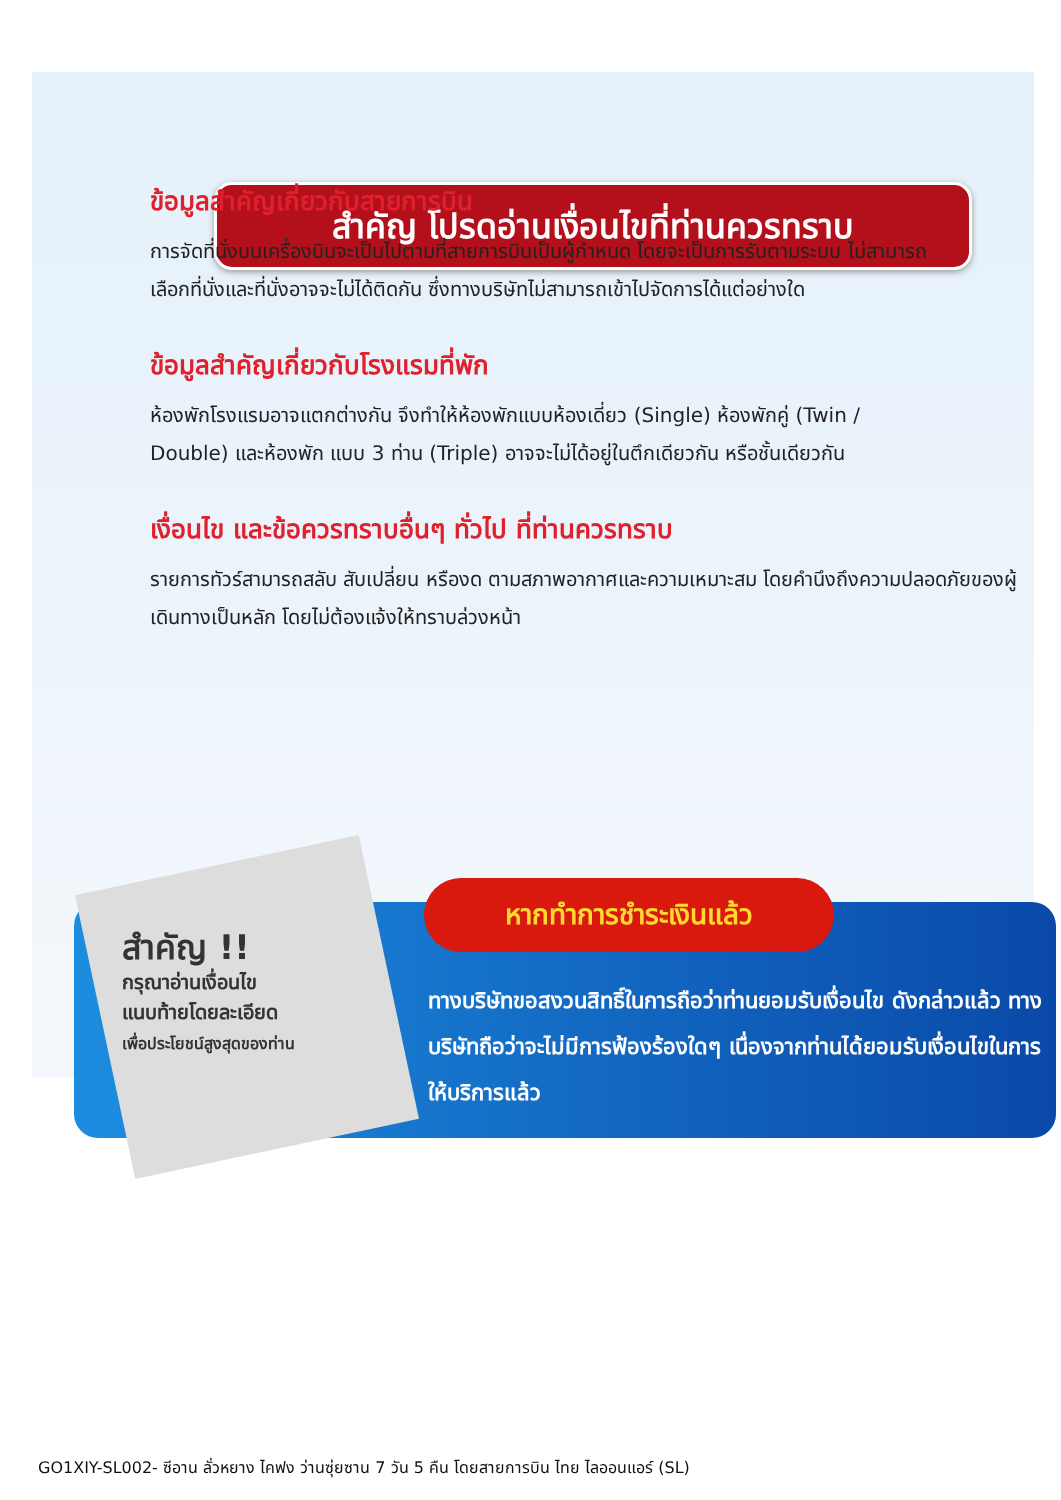สำคัญ โปรดอ่านเงื่อนไขที่ท่านควรทราบ
ข้อมูลสำคัญเกี่ยวกับสายการบิน
การจัดที่นั่งบนเครื่องบินจะเป็นไปตามที่สายการบินเป็นผู้กำหนด โดยจะเป็นการรันตามระบบ ไม่สามารถเลือกที่นั่งและที่นั่งอาจจะไม่ได้ติดกัน ซึ่งทางบริษัทไม่สามารถเข้าไปจัดการได้แต่อย่างใด
ข้อมูลสำคัญเกี่ยวกับโรงแรมที่พัก
ห้องพักโรงแรมอาจแตกต่างกัน จึงทำให้ห้องพักแบบห้องเดี่ยว (Single) ห้องพักคู่ (Twin / Double) และห้องพัก แบบ 3 ท่าน (Triple) อาจจะไม่ได้อยู่ในตึกเดียวกัน หรือชั้นเดียวกัน
เงื่อนไข และข้อควรทราบอื่นๆ ทั่วไป ที่ท่านควรทราบ
รายการทัวร์สามารถสลับ สับเปลี่ยน หรืองด ตามสภาพอากาศและความเหมาะสม โดยคำนึงถึงความปลอดภัยของผู้เดินทางเป็นหลัก โดยไม่ต้องแจ้งให้ทราบล่วงหน้า
สำคัญ !!
กรุณาอ่านเงื่อนไข
แนบท้ายโดยละเอียด
เพื่อประโยชน์สูงสุดของท่าน
หากทำการชำระเงินแล้ว
ทางบริษัทขอสงวนสิทธิ์ในการถือว่าท่านยอมรับเงื่อนไข ดังกล่าวแล้ว ทางบริษัทถือว่าจะไม่มีการฟ้องร้องใดๆ เนื่องจากท่านได้ยอมรับเงื่อนไขในการให้บริการแล้ว
GO1XIY-SL002- ซีอาน ลั่วหยาง ไคฟง ว่านซุ่ยซาน 7 วัน 5 คืน โดยสายการบิน ไทย ไลออนแอร์ (SL)